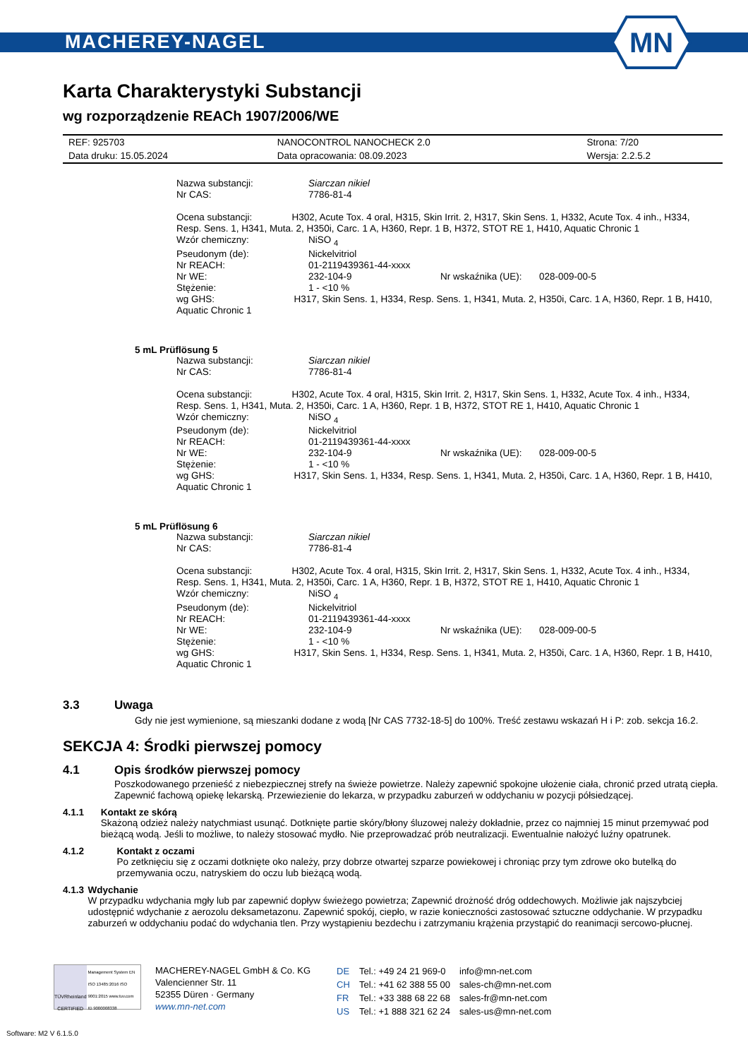MACHEREY-NAGEL
MN
Karta Charakterystyki Substancji
wg rozporządzenie REACh 1907/2006/WE
| REF: 925703 | NANOCONTROL NANOCHECK 2.0 | Strona: 7/20 |
| Data druku: 15.05.2024 | Data opracowania: 08.09.2023 | Wersja: 2.2.5.2 |
| Nazwa substancji: | Siarczan nikiel | | |
| Nr CAS: | 7786-81-4 | | |
| Ocena substancji: H302, Acute Tox. 4 oral, H315, Skin Irrit. 2, H317, Skin Sens. 1, H332, Acute Tox. 4 inh., H334, Resp. Sens. 1, H341, Muta. 2, H350i, Carc. 1 A, H360, Repr. 1 B, H372, STOT RE 1, H410, Aquatic Chronic 1 | | | |
| Wzór chemiczny: | NiSO <sub>4</sub> | | |
| Pseudonym (de): | Nickelvitriol | | |
| Nr REACH: | 01-2119439361-44-xxxx | | |
| Nr WE: | 232-104-9 | Nr wskaźnika (UE): | 028-009-00-5 |
| Stężenie: | 1 - <10 % | | |
| wg GHS: H317, Skin Sens. 1, H334, Resp. Sens. 1, H341, Muta. 2, H350i, Carc. 1 A, H360, Repr. 1 B, H410, Aquatic Chronic 1 | | | |
5 mL Prüflösung 5
| Nazwa substancji: | Siarczan nikiel | | |
| Nr CAS: | 7786-81-4 | | |
| Ocena substancji: H302, Acute Tox. 4 oral, H315, Skin Irrit. 2, H317, Skin Sens. 1, H332, Acute Tox. 4 inh., H334, Resp. Sens. 1, H341, Muta. 2, H350i, Carc. 1 A, H360, Repr. 1 B, H372, STOT RE 1, H410, Aquatic Chronic 1 | | | |
| Wzór chemiczny: | NiSO <sub>4</sub> | | |
| Pseudonym (de): | Nickelvitriol | | |
| Nr REACH: | 01-2119439361-44-xxxx | | |
| Nr WE: | 232-104-9 | Nr wskaźnika (UE): | 028-009-00-5 |
| Stężenie: | 1 - <10 % | | |
| wg GHS: H317, Skin Sens. 1, H334, Resp. Sens. 1, H341, Muta. 2, H350i, Carc. 1 A, H360, Repr. 1 B, H410, Aquatic Chronic 1 | | | |
5 mL Prüflösung 6
| Nazwa substancji: | Siarczan nikiel | | |
| Nr CAS: | 7786-81-4 | | |
| Ocena substancji: H302, Acute Tox. 4 oral, H315, Skin Irrit. 2, H317, Skin Sens. 1, H332, Acute Tox. 4 inh., H334, Resp. Sens. 1, H341, Muta. 2, H350i, Carc. 1 A, H360, Repr. 1 B, H372, STOT RE 1, H410, Aquatic Chronic 1 | | | |
| Wzór chemiczny: | NiSO <sub>4</sub> | | |
| Pseudonym (de): | Nickelvitriol | | |
| Nr REACH: | 01-2119439361-44-xxxx | | |
| Nr WE: | 232-104-9 | Nr wskaźnika (UE): | 028-009-00-5 |
| Stężenie: | 1 - <10 % | | |
| wg GHS: H317, Skin Sens. 1, H334, Resp. Sens. 1, H341, Muta. 2, H350i, Carc. 1 A, H360, Repr. 1 B, H410, Aquatic Chronic 1 | | | |
3.3 Uwaga
Gdy nie jest wymienione, są mieszanki dodane z wodą [Nr CAS 7732-18-5] do 100%. Treść zestawu wskazań H i P: zob. sekcja 16.2.
SEKCJA 4: Środki pierwszej pomocy
4.1 Opis środków pierwszej pomocy
Poszkodowanego przenieść z niebezpiecznej strefy na świeże powietrze. Należy zapewnić spokojne ułożenie ciała, chronić przed utratą ciepła. Zapewnić fachową opiekę lekarską. Przewiezienie do lekarza, w przypadku zaburzeń w oddychaniu w pozycji półsiedzącej.
4.1.1 Kontakt ze skórą
Skażoną odzież należy natychmiast usunąć. Dotknięte partie skóry/błony śluzowej należy dokładnie, przez co najmniej 15 minut przemywać pod bieżącą wodą. Jeśli to możliwe, to należy stosować mydło. Nie przeprowadzać prób neutralizacji. Ewentualnie nałożyć luźny opatrunek.
4.1.2 Kontakt z oczami
Po zetknięciu się z oczami dotknięte oko należy, przy dobrze otwartej szparze powiekowej i chroniąc przy tym zdrowe oko butelką do przemywania oczu, natryskiem do oczu lub bieżącą wodą.
4.1.3 Wdychanie
W przypadku wdychania mgły lub par zapewnić dopływ świeżego powietrza; Zapewnić drożność dróg oddechowych. Możliwie jak najszybciej udostępnić wdychanie z aerozolu deksametazonu. Zapewnić spokój, ciepło, w razie konieczności zastosować sztuczne oddychanie. W przypadku zaburzeń w oddychaniu podać do wdychania tlen. Przy wystąpieniu bezdechu i zatrzymaniu krążenia przystąpić do reanimacji sercowo-płucnej.
TÜVRheinland CERTIFIED
Management System EN ISO 13485:2016 ISO 9001:2015 www.tuv.com ID 9000008338
MACHEREY-NAGEL GmbH & Co. KG
Valencienner Str. 11
52355 Düren · Germany
www.mn-net.com
| DE | Tel.: +49 24 21 969-0 | info@mn-net.com |
| CH | Tel.: +41 62 388 55 00 | sales-ch@mn-net.com |
| FR | Tel.: +33 388 68 22 68 | sales-fr@mn-net.com |
| US | Tel.: +1 888 321 62 24 | sales-us@mn-net.com |
Software: M2 V 6.1.5.0